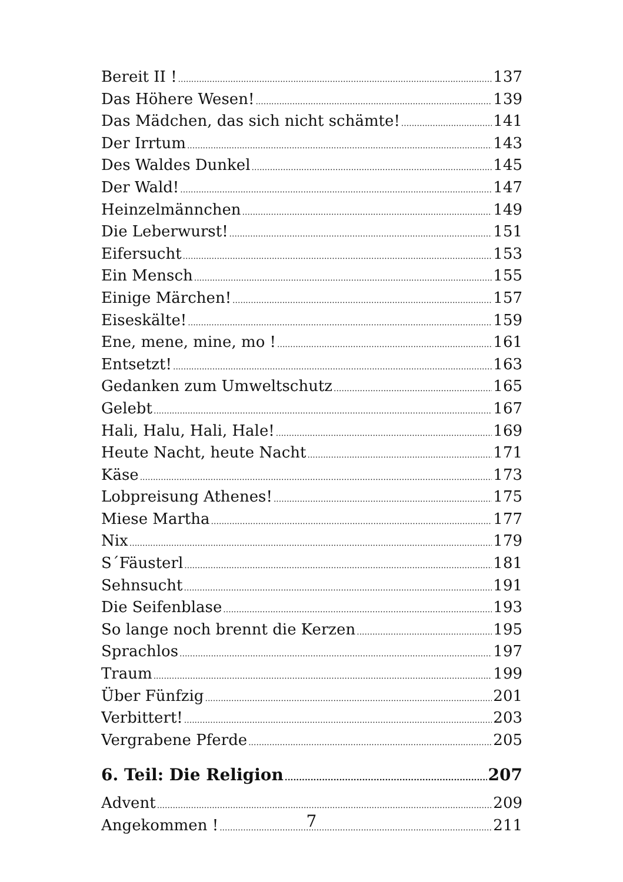Bereit II ! 137
Das Höhere Wesen! 139
Das Mädchen, das sich nicht schämte! 141
Der Irrtum 143
Des Waldes Dunkel 145
Der Wald! 147
Heinzelmännchen 149
Die Leberwurst! 151
Eifersucht 153
Ein Mensch 155
Einige Märchen! 157
Eiseskälte! 159
Ene, mene, mine, mo ! 161
Entsetzt! 163
Gedanken zum Umweltschutz 165
Gelebt 167
Hali, Halu, Hali, Hale! 169
Heute Nacht, heute Nacht 171
Käse 173
Lobpreisung Athenes! 175
Miese Martha 177
Nix 179
S´Fäusterl 181
Sehnsucht 191
Die Seifenblase 193
So lange noch brennt die Kerzen 195
Sprachlos 197
Traum 199
Über Fünfzig 201
Verbittert! 203
Vergrabene Pferde 205
6. Teil: Die Religion 207
Advent 209
Angekommen ! 211
7